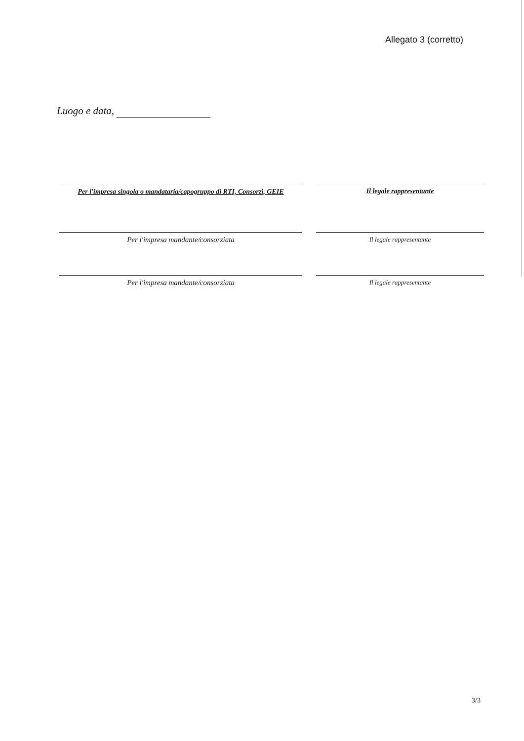Allegato 3 (corretto)
Luogo e data,
Per l'impresa singola o mandataria/capogruppo di RTI, Consorzi, GEIE
Il legale rappresentante
Per l'impresa mandante/consorziata
Il legale rappresentante
Per l'impresa mandante/consorziata
Il legale rappresentante
3/3